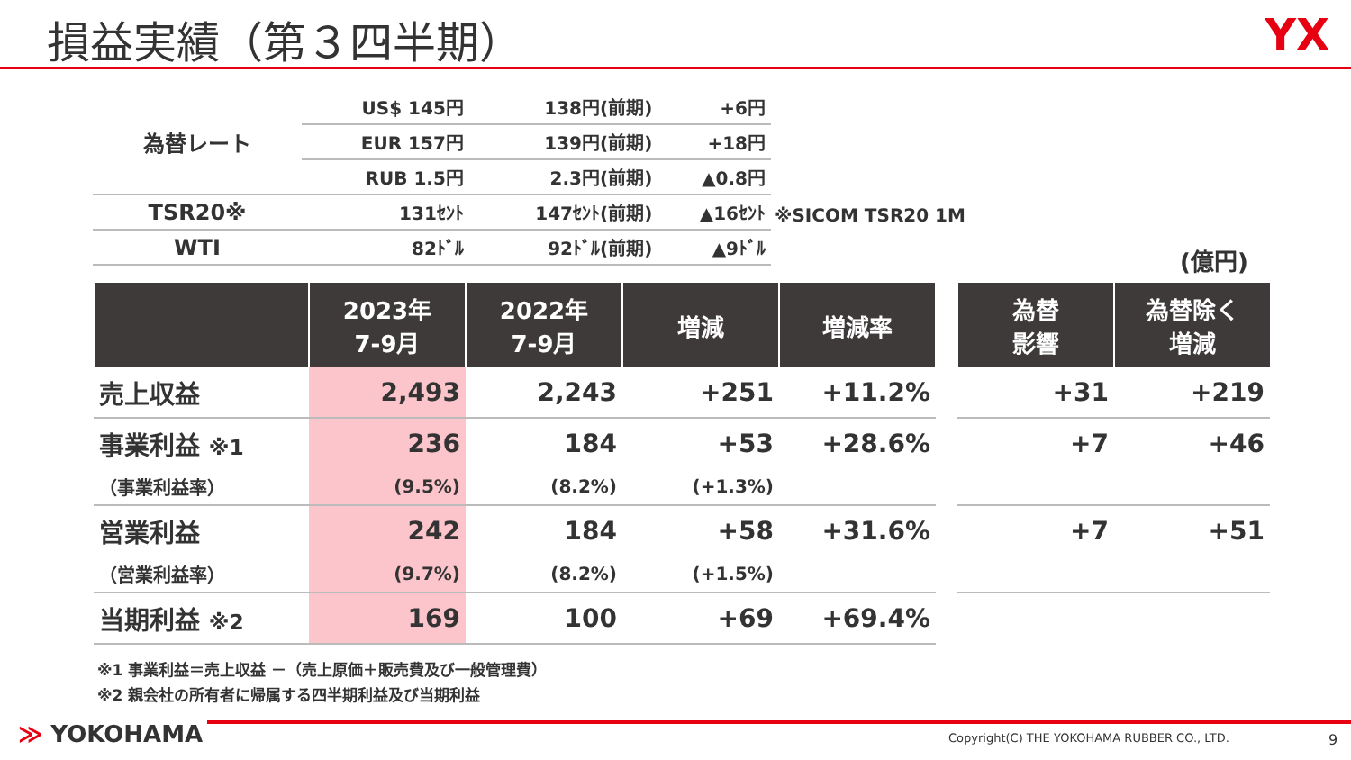損益実績（第３四半期） YX
| 為替レート | US$ 145円 | 138円(前期) | +6円 |
| | EUR 157円 | 139円(前期) | +18円 |
| | RUB 1.5円 | 2.3円(前期) | ▲0.8円 |
| TSR20※ | 131ｾﾝﾄ | 147ｾﾝﾄ(前期) | ▲16ｾﾝﾄ |
| WTI | 82ﾄﾞﾙ | 92ﾄﾞﾙ(前期) | ▲9ﾄﾞﾙ |
※SICOM TSR20 1M
(億円)
| | 2023年 7-9月 | 2022年 7-9月 | 増減 | 増減率 | | 為替 影響 | 為替除く 増減 |
| --- | --- | --- | --- | --- | --- | --- | --- |
| 売上収益 | 2,493 | 2,243 | +251 | +11.2% | | +31 | +219 |
| 事業利益 ※1 | 236 | 184 | +53 | +28.6% | | +7 | +46 |
| （事業利益率） | (9.5%) | (8.2%) | (+1.3%) | | | | |
| 営業利益 | 242 | 184 | +58 | +31.6% | | +7 | +51 |
| （営業利益率） | (9.7%) | (8.2%) | (+1.5%) | | | | |
| 当期利益 ※2 | 169 | 100 | +69 | +69.4% | | | |
※1 事業利益＝売上収益 －（売上原価＋販売費及び一般管理費）
※2 親会社の所有者に帰属する四半期利益及び当期利益
≫ YOKOHAMA
Copyright(C) THE YOKOHAMA RUBBER CO., LTD.
9